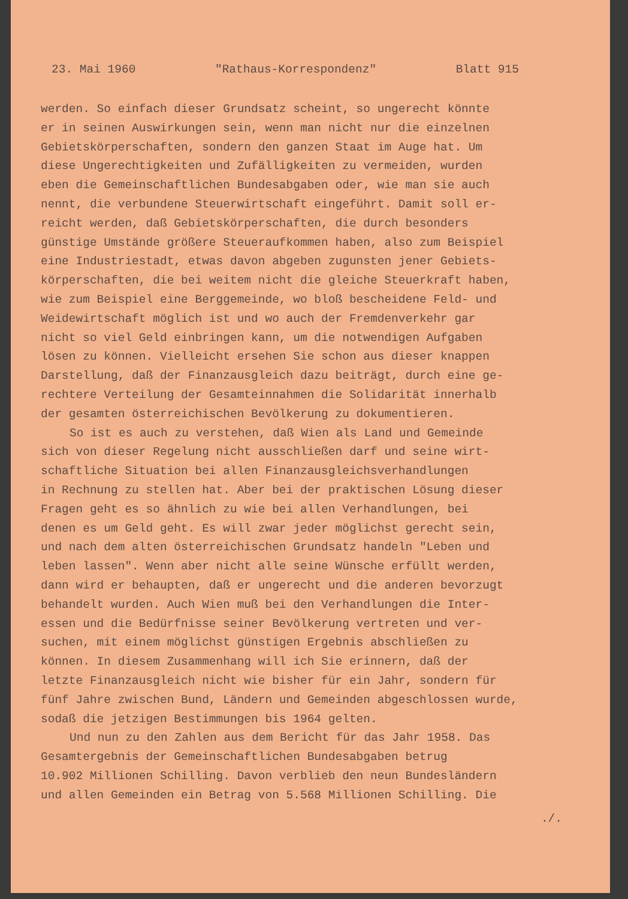23. Mai 1960 "Rathaus-Korrespondenz" Blatt 915
werden. So einfach dieser Grundsatz scheint, so ungerecht könnte er in seinen Auswirkungen sein, wenn man nicht nur die einzelnen Gebietskörperschaften, sondern den ganzen Staat im Auge hat. Um diese Ungerechtigkeiten und Zufälligkeiten zu vermeiden, wurden eben die Gemeinschaftlichen Bundesabgaben oder, wie man sie auch nennt, die verbundene Steuerwirtschaft eingeführt. Damit soll er- reicht werden, daß Gebietskörperschaften, die durch besonders günstige Umstände größere Steueraufkommen haben, also zum Beispiel eine Industriestadt, etwas davon abgeben zugunsten jener Gebiets- körperschaften, die bei weitem nicht die gleiche Steuerkraft haben, wie zum Beispiel eine Berggemeinde, wo bloß bescheidene Feld- und Weidewirtschaft möglich ist und wo auch der Fremdenverkehr gar nicht so viel Geld einbringen kann, um die notwendigen Aufgaben lösen zu können. Vielleicht ersehen Sie schon aus dieser knappen Darstellung, daß der Finanzausgleich dazu beiträgt, durch eine ge- rechtere Verteilung der Gesamteinnahmen die Solidarität innerhalb der gesamten österreichischen Bevölkerung zu dokumentieren.
So ist es auch zu verstehen, daß Wien als Land und Gemeinde
sich von dieser Regelung nicht ausschließen darf und seine wirt- schaftliche Situation bei allen Finanzausgleichsverhandlungen in Rechnung zu stellen hat. Aber bei der praktischen Lösung dieser Fragen geht es so ähnlich zu wie bei allen Verhandlungen, bei denen es um Geld geht. Es will zwar jeder möglichst gerecht sein, und nach dem alten österreichischen Grundsatz handeln "Leben und leben lassen". Wenn aber nicht alle seine Wünsche erfüllt werden, dann wird er behaupten, daß er ungerecht und die anderen bevorzugt behandelt wurden. Auch Wien muß bei den Verhandlungen die Inter- essen und die Bedürfnisse seiner Bevölkerung vertreten und ver- suchen, mit einem möglichst günstigen Ergebnis abschließen zu können. In diesem Zusammenhang will ich Sie erinnern, daß der letzte Finanzausgleich nicht wie bisher für ein Jahr, sondern für fünf Jahre zwischen Bund, Ländern und Gemeinden abgeschlossen wurde, sodaß die jetzigen Bestimmungen bis 1964 gelten.
Und nun zu den Zahlen aus dem Bericht für das Jahr 1958. Das
Gesamtergebnis der Gemeinschaftlichen Bundesabgaben betrug 10.902 Millionen Schilling. Davon verblieb den neun Bundesländern und allen Gemeinden ein Betrag von 5.568 Millionen Schilling. Die
./.